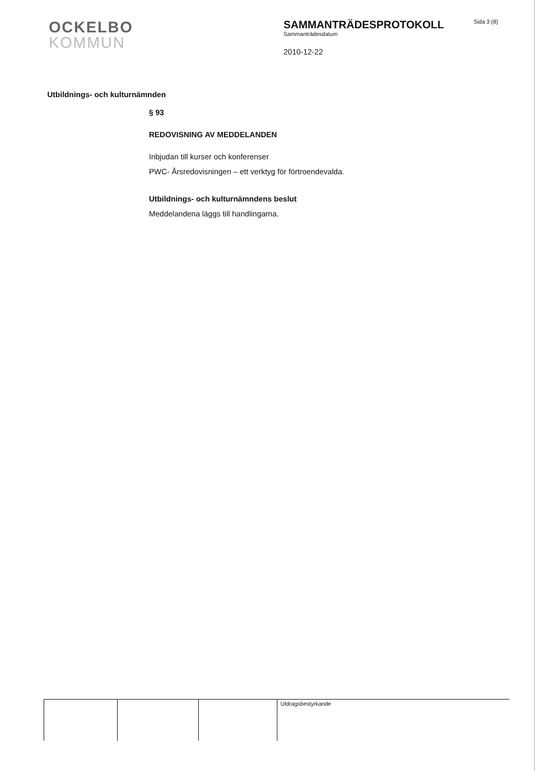OCKELBO
KOMMUN
SAMMANTRÄDESPROTOKOLL
Sammanträdesdatum
2010-12-22
Sida 3 (8)
Utbildnings- och kulturnämnden
§ 93
REDOVISNING AV MEDDELANDEN
Inbjudan till kurser och konferenser
PWC- Årsredovisningen – ett verktyg för förtroendevalda.
Utbildnings- och kulturnämndens beslut
Meddelandena läggs till handlingarna.
| | | | Utdragsbestyrkande |